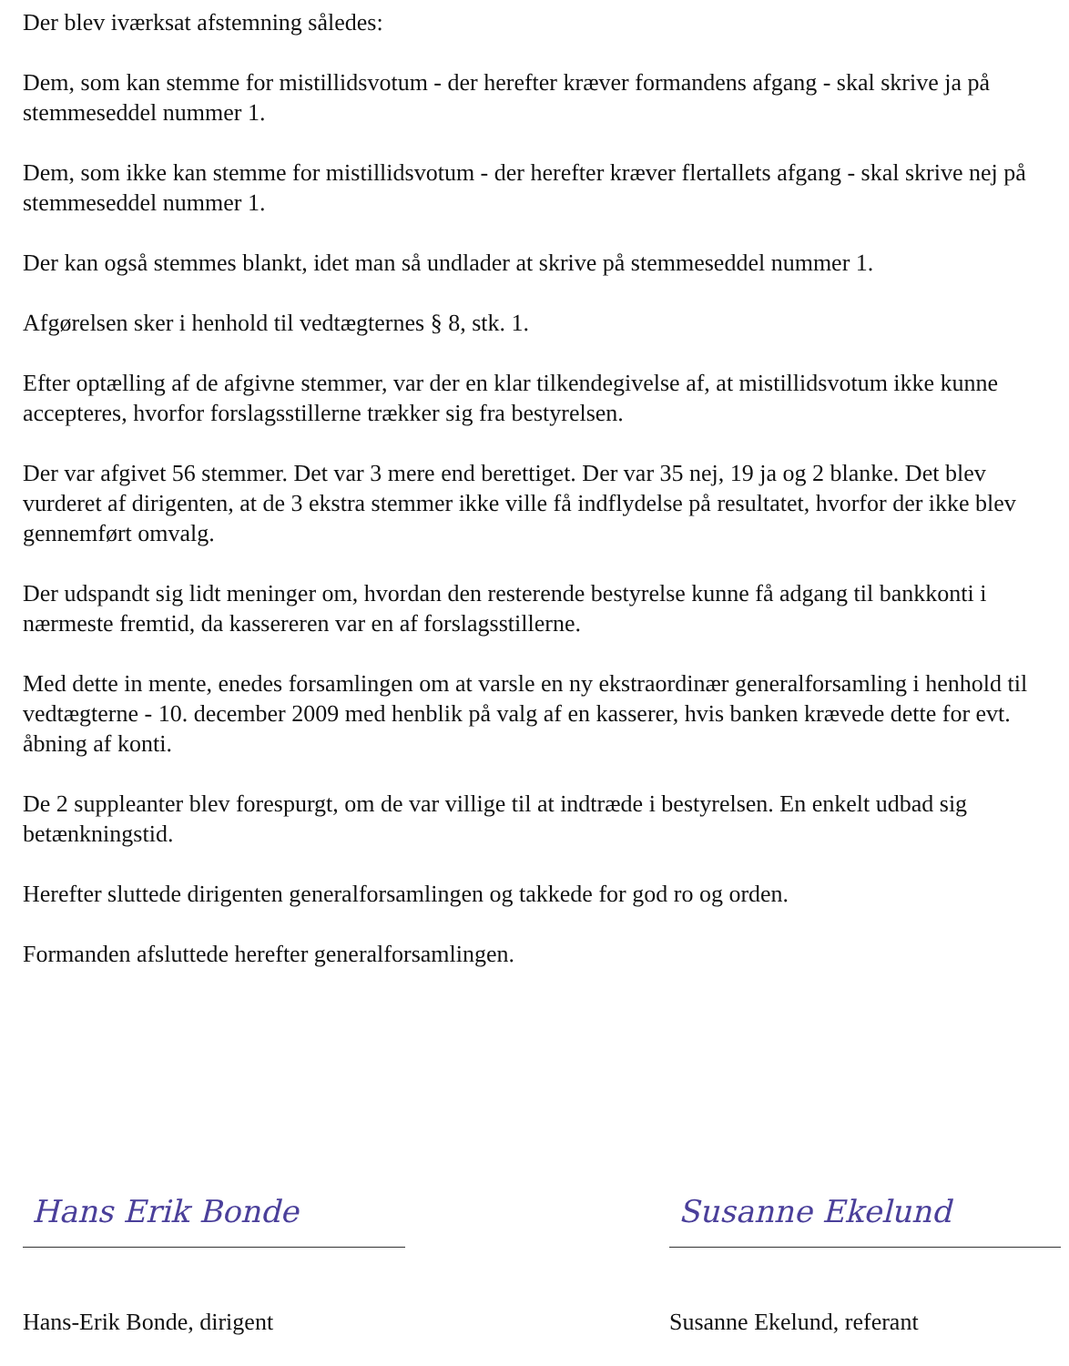Der blev iværksat afstemning således:
Dem, som kan stemme for mistillidsvotum - der herefter kræver formandens afgang - skal skrive ja på stemmeseddel nummer 1.
Dem, som ikke kan stemme for mistillidsvotum - der herefter kræver flertallets afgang - skal skrive nej på stemmeseddel nummer 1.
Der kan også stemmes blankt, idet man så undlader at skrive på stemmeseddel nummer 1.
Afgørelsen sker i henhold til vedtægternes § 8, stk. 1.
Efter optælling af de afgivne stemmer, var der en klar tilkendegivelse af, at mistillidsvotum ikke kunne accepteres, hvorfor forslagsstillerne trækker sig fra bestyrelsen.
Der var afgivet 56 stemmer. Det var 3 mere end berettiget. Der var 35 nej, 19 ja og 2 blanke. Det blev vurderet af dirigenten, at de 3 ekstra stemmer ikke ville få indflydelse på resultatet, hvorfor der ikke blev gennemført omvalg.
Der udspandt sig lidt meninger om, hvordan den resterende bestyrelse kunne få adgang til bankkonti i nærmeste fremtid, da kassereren var en af forslagsstillerne.
Med dette in mente, enedes forsamlingen om at varsle en ny ekstraordinær generalforsamling i henhold til vedtægterne - 10. december 2009 med henblik på valg af en kasserer, hvis banken krævede dette for evt. åbning af konti.
De 2 suppleanter blev forespurgt, om de var villige til at indtræde i bestyrelsen. En enkelt udbad sig betænkningstid.
Herefter sluttede dirigenten generalforsamlingen og takkede for god ro og orden.
Formanden afsluttede herefter generalforsamlingen.
Hans Erik Bonde
Hans-Erik Bonde, dirigent
Susanne Ekelund
Susanne Ekelund, referant